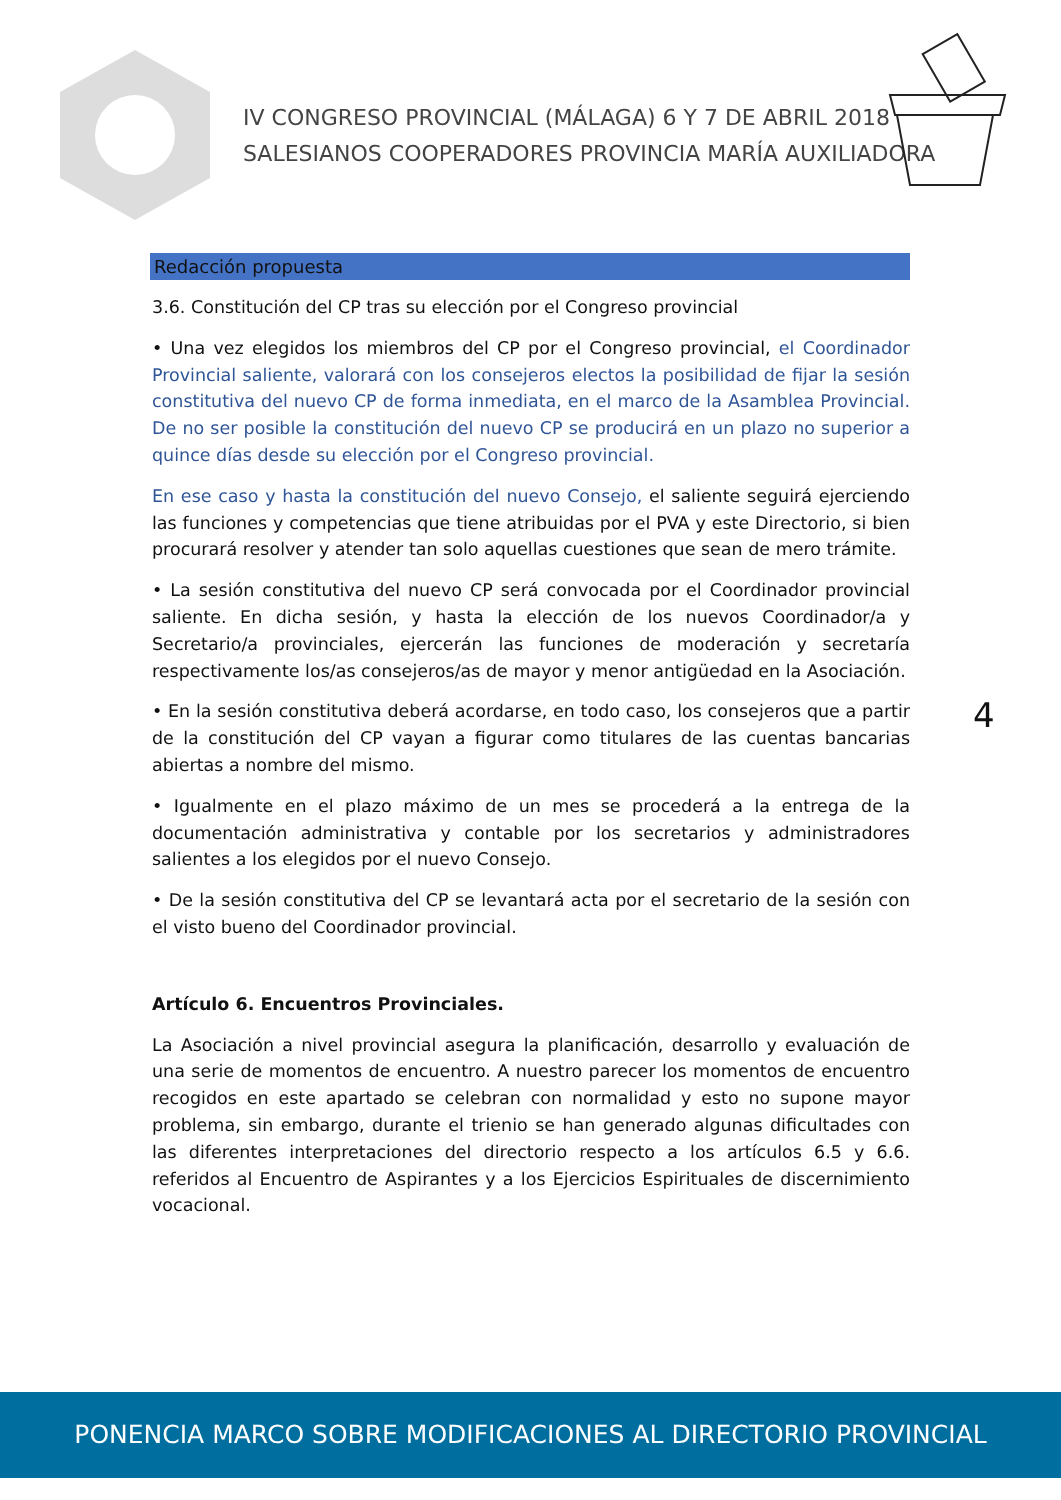IV CONGRESO PROVINCIAL (MÁLAGA) 6 Y 7 DE ABRIL 2018
SALESIANOS COOPERADORES PROVINCIA MARÍA AUXILIADORA
Redacción propuesta
3.6. Constitución del CP tras su elección por el Congreso provincial
• Una vez elegidos los miembros del CP por el Congreso provincial, el Coordinador Provincial saliente, valorará con los consejeros electos la posibilidad de fijar la sesión constitutiva del nuevo CP de forma inmediata, en el marco de la Asamblea Provincial. De no ser posible la constitución del nuevo CP se producirá en un plazo no superior a quince días desde su elección por el Congreso provincial.
En ese caso y hasta la constitución del nuevo Consejo, el saliente seguirá ejerciendo las funciones y competencias que tiene atribuidas por el PVA y este Directorio, si bien procurará resolver y atender tan solo aquellas cuestiones que sean de mero trámite.
• La sesión constitutiva del nuevo CP será convocada por el Coordinador provincial saliente. En dicha sesión, y hasta la elección de los nuevos Coordinador/a y Secretario/a provinciales, ejercerán las funciones de moderación y secretaría respectivamente los/as consejeros/as de mayor y menor antigüedad en la Asociación.
• En la sesión constitutiva deberá acordarse, en todo caso, los consejeros que a partir de la constitución del CP vayan a figurar como titulares de las cuentas bancarias abiertas a nombre del mismo.
• Igualmente en el plazo máximo de un mes se procederá a la entrega de la documentación administrativa y contable por los secretarios y administradores salientes a los elegidos por el nuevo Consejo.
• De la sesión constitutiva del CP se levantará acta por el secretario de la sesión con el visto bueno del Coordinador provincial.
Artículo 6. Encuentros Provinciales.
La Asociación a nivel provincial asegura la planificación, desarrollo y evaluación de una serie de momentos de encuentro. A nuestro parecer los momentos de encuentro recogidos en este apartado se celebran con normalidad y esto no supone mayor problema, sin embargo, durante el trienio se han generado algunas dificultades con las diferentes interpretaciones del directorio respecto a los artículos 6.5 y 6.6. referidos al Encuentro de Aspirantes y a los Ejercicios Espirituales de discernimiento vocacional.
4
PONENCIA MARCO SOBRE MODIFICACIONES AL DIRECTORIO PROVINCIAL